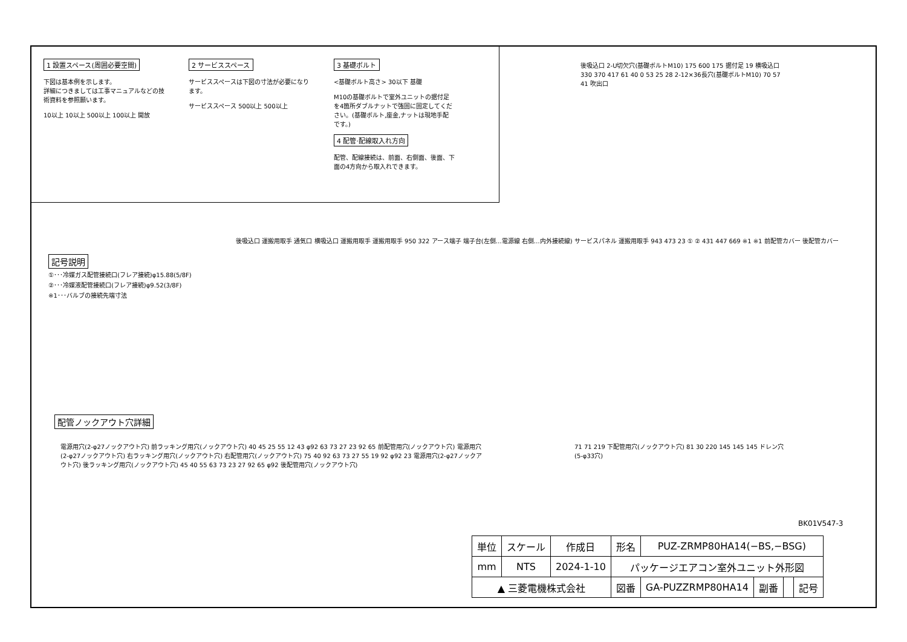1 設置スペース(周囲必要空間)
下図は基本例を示します。
詳細につきましては工事マニュアルなどの技術資料を参照願います。
10以上 10以上 500以上 100以上 開放
2 サービススペース
サービススペースは下図の寸法が必要になります。
サービススペース 500以上 500以上
3 基礎ボルト
<基礎ボルト高さ> 30以下 基礎
M10の基礎ボルトで室外ユニットの据付足を4箇所ダブルナットで強固に固定してください。(基礎ボルト,座金,ナットは現地手配です。)
4 配管·配線取入れ方向
配管、配線接続は、前面、右側面、後面、下面の4方向から取入れできます。
後吸込口 2-U切欠穴(基礎ボルトM10) 175 600 175 据付足 19 横吸込口 330 370 417 61 40 0 53 25 28 2-12×36長穴(基礎ボルトM10) 70 57 41 吹出口
記号説明
①･･･冷媒ガス配管接続口(フレア接続)φ15.88(5/8F)
②･･･冷媒液配管接続口(フレア接続)φ9.52(3/8F)
※1･･･バルブの接続先端寸法
後吸込口 運搬用取手 通気口 横吸込口 運搬用取手 運搬用取手 950 322 アース端子 端子台(左側…電源線 右側…内外接続線) サービスパネル 運搬用取手 943 473 23 ① ② 431 447 669 ※1 ※1 前配管カバー 後配管カバー
配管ノックアウト穴詳細
電源用穴(2-φ27ノックアウト穴) 前ラッキング用穴(ノックアウト穴) 40 45 25 55 12 43 φ92 63 73 27 23 92 65 前配管用穴(ノックアウト穴) 電源用穴(2-φ27ノックアウト穴) 右ラッキング用穴(ノックアウト穴) 右配管用穴(ノックアウト穴) 75 40 92 63 73 27 55 19 92 φ92 23 電源用穴(2-φ27ノックアウト穴) 後ラッキング用穴(ノックアウト穴) 45 40 55 63 73 23 27 92 65 φ92 後配管用穴(ノックアウト穴)
71 71 219 下配管用穴(ノックアウト穴) 81 30 220 145 145 145 ドレン穴(5-φ33穴)
BK01V547-3
| 単位 | スケール | 作成日 | 形名 | PUZ-ZRMP80HA14(−BS,−BSG) | | | |
| mm | NTS | 2024-1-10 | パッケージエアコン室外ユニット外形図 | | | | |
| ▲ 三菱電機株式会社 | | | 図番 | GA-PUZZRMP80HA14 | 副番 | | 記号 |